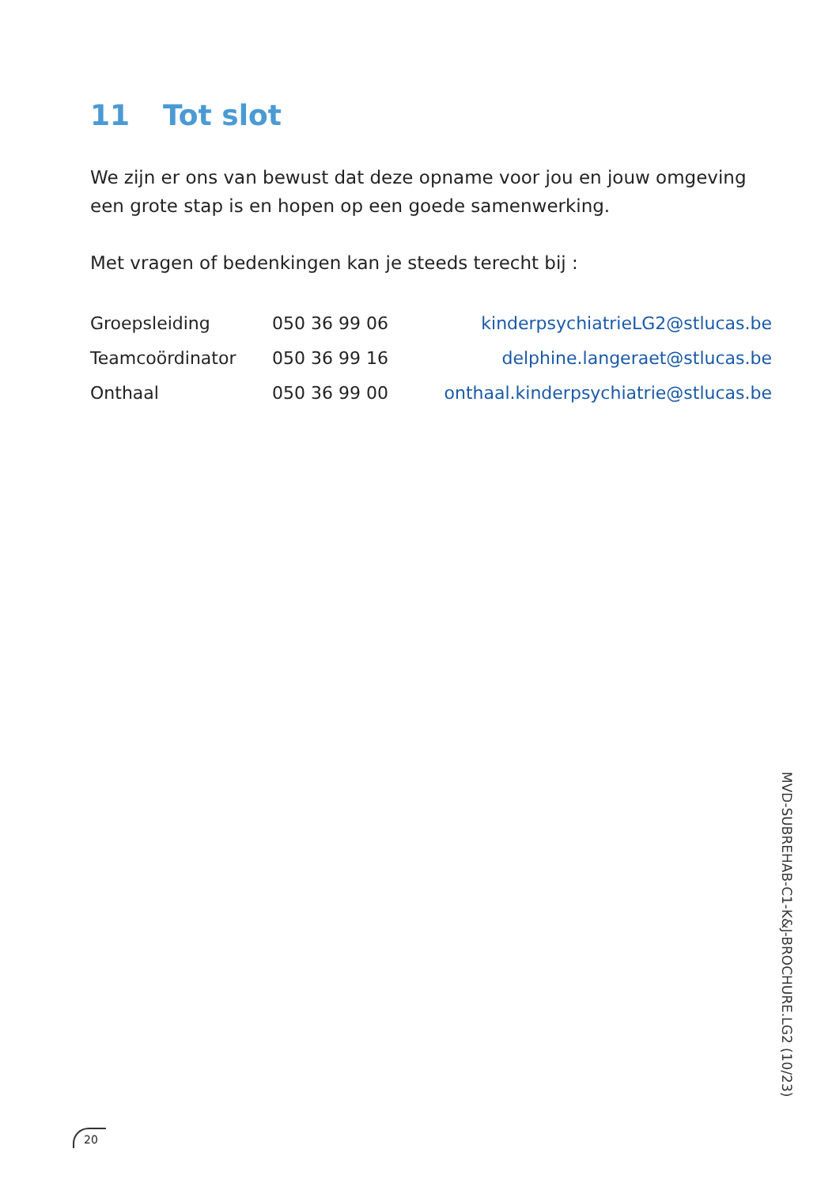11 Tot slot
We zijn er ons van bewust dat deze opname voor jou en jouw omgeving een grote stap is en hopen op een goede samenwerking.
Met vragen of bedenkingen kan je steeds terecht bij :
| Groepsleiding | 050 36 99 06 | kinderpsychiatrieLG2@stlucas.be |
| Teamcoördinator | 050 36 99 16 | delphine.langeraet@stlucas.be |
| Onthaal | 050 36 99 00 | onthaal.kinderpsychiatrie@stlucas.be |
MVD-SUBREHAB-C1-K&J-BROCHURE.LG2 (10/23)
20